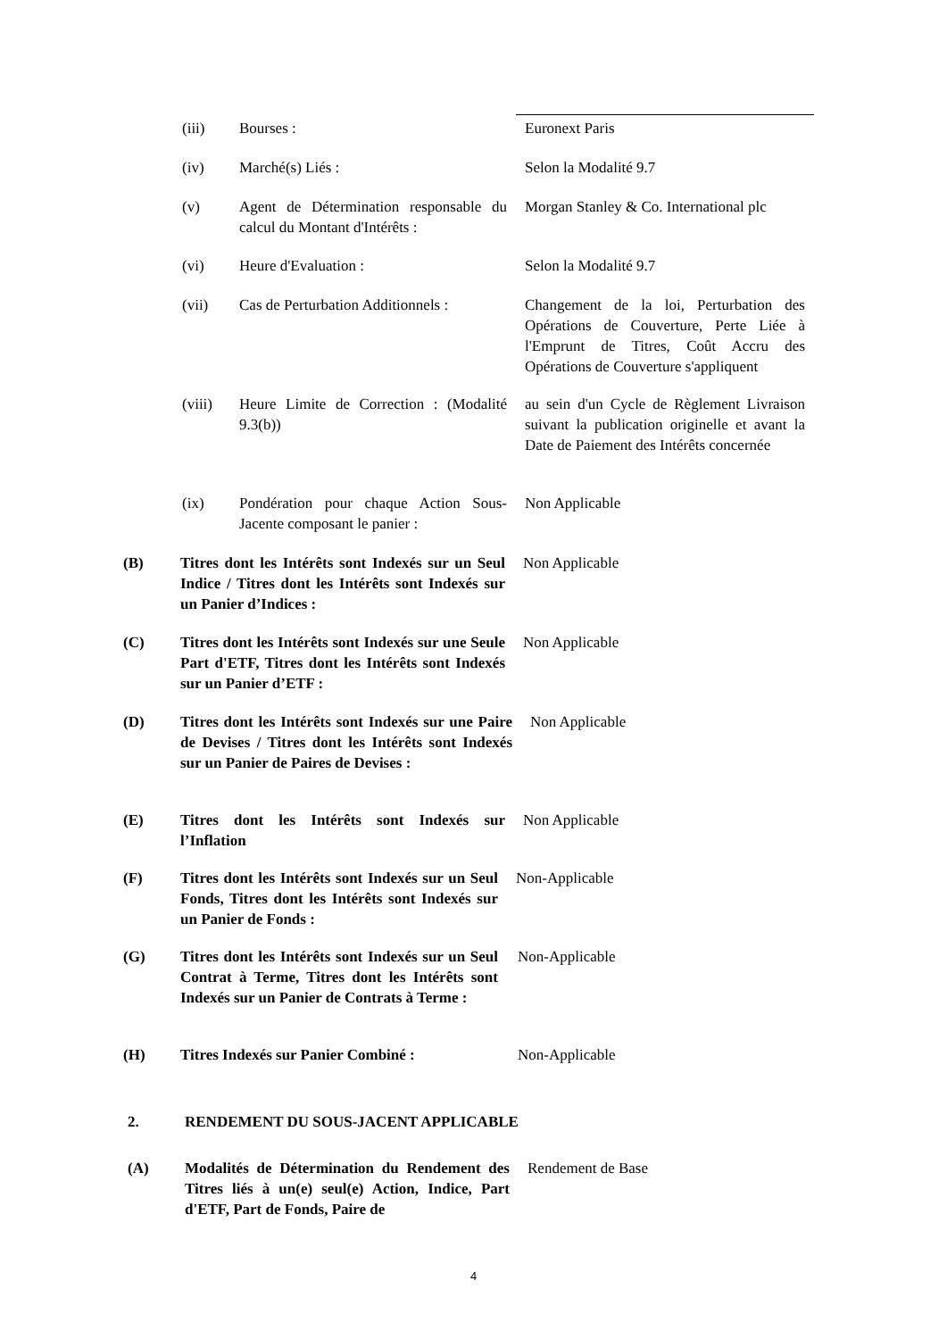(iii) Bourses : Euronext Paris
(iv) Marché(s) Liés : Selon la Modalité 9.7
(v) Agent de Détermination responsable du calcul du Montant d'Intérêts :
Morgan Stanley & Co. International plc
(vi) Heure d'Evaluation : Selon la Modalité 9.7
(vii) Cas de Perturbation Additionnels :
Changement de la loi, Perturbation des Opérations de Couverture, Perte Liée à l'Emprunt de Titres, Coût Accru des Opérations de Couverture s'appliquent
(viii) Heure Limite de Correction : (Modalité 9.3(b))
au sein d'un Cycle de Règlement Livraison suivant la publication originelle et avant la Date de Paiement des Intérêts concernée
(ix) Pondération pour chaque Action Sous-Jacente composant le panier :
Non Applicable
(B) Titres dont les Intérêts sont Indexés sur un Seul Indice / Titres dont les Intérêts sont Indexés sur un Panier d’Indices :
Non Applicable
(C) Titres dont les Intérêts sont Indexés sur une Seule Part d'ETF, Titres dont les Intérêts sont Indexés sur un Panier d’ETF :
Non Applicable
(D) Titres dont les Intérêts sont Indexés sur une Paire de Devises / Titres dont les Intérêts sont Indexés sur un Panier de Paires de Devises :
Non Applicable
(E) Titres dont les Intérêts sont Indexés sur l’Inflation
Non Applicable
(F) Titres dont les Intérêts sont Indexés sur un Seul Fonds, Titres dont les Intérêts sont Indexés sur un Panier de Fonds :
Non-Applicable
(G) Titres dont les Intérêts sont Indexés sur un Seul Contrat à Terme, Titres dont les Intérêts sont Indexés sur un Panier de Contrats à Terme :
Non-Applicable
(H) Titres Indexés sur Panier Combiné :
Non-Applicable
2. RENDEMENT DU SOUS-JACENT APPLICABLE
(A) Modalités de Détermination du Rendement des Titres liés à un(e) seul(e) Action, Indice, Part d'ETF, Part de Fonds, Paire de
Rendement de Base
4